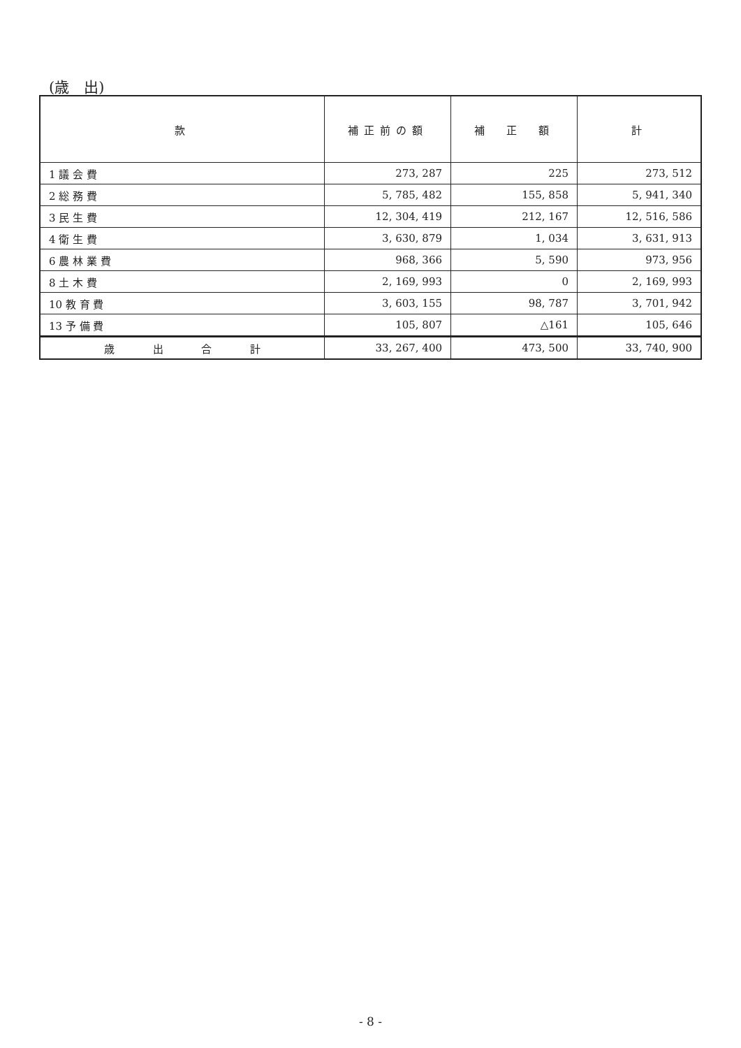(歳　出)
| 款 | 補正前の額 | 補 正 額 | 計 |
| --- | --- | --- | --- |
| 1 議 会 費 | 273, 287 | 225 | 273, 512 |
| 2 総 務 費 | 5, 785, 482 | 155, 858 | 5, 941, 340 |
| 3 民 生 費 | 12, 304, 419 | 212, 167 | 12, 516, 586 |
| 4 衛 生 費 | 3, 630, 879 | 1, 034 | 3, 631, 913 |
| 6 農 林 業 費 | 968, 366 | 5, 590 | 973, 956 |
| 8 土 木 費 | 2, 169, 993 | 0 | 2, 169, 993 |
| 10 教 育 費 | 3, 603, 155 | 98, 787 | 3, 701, 942 |
| 13 予 備 費 | 105, 807 | △161 | 105, 646 |
| 歳 出 合 計 | 33, 267, 400 | 473, 500 | 33, 740, 900 |
- 8 -